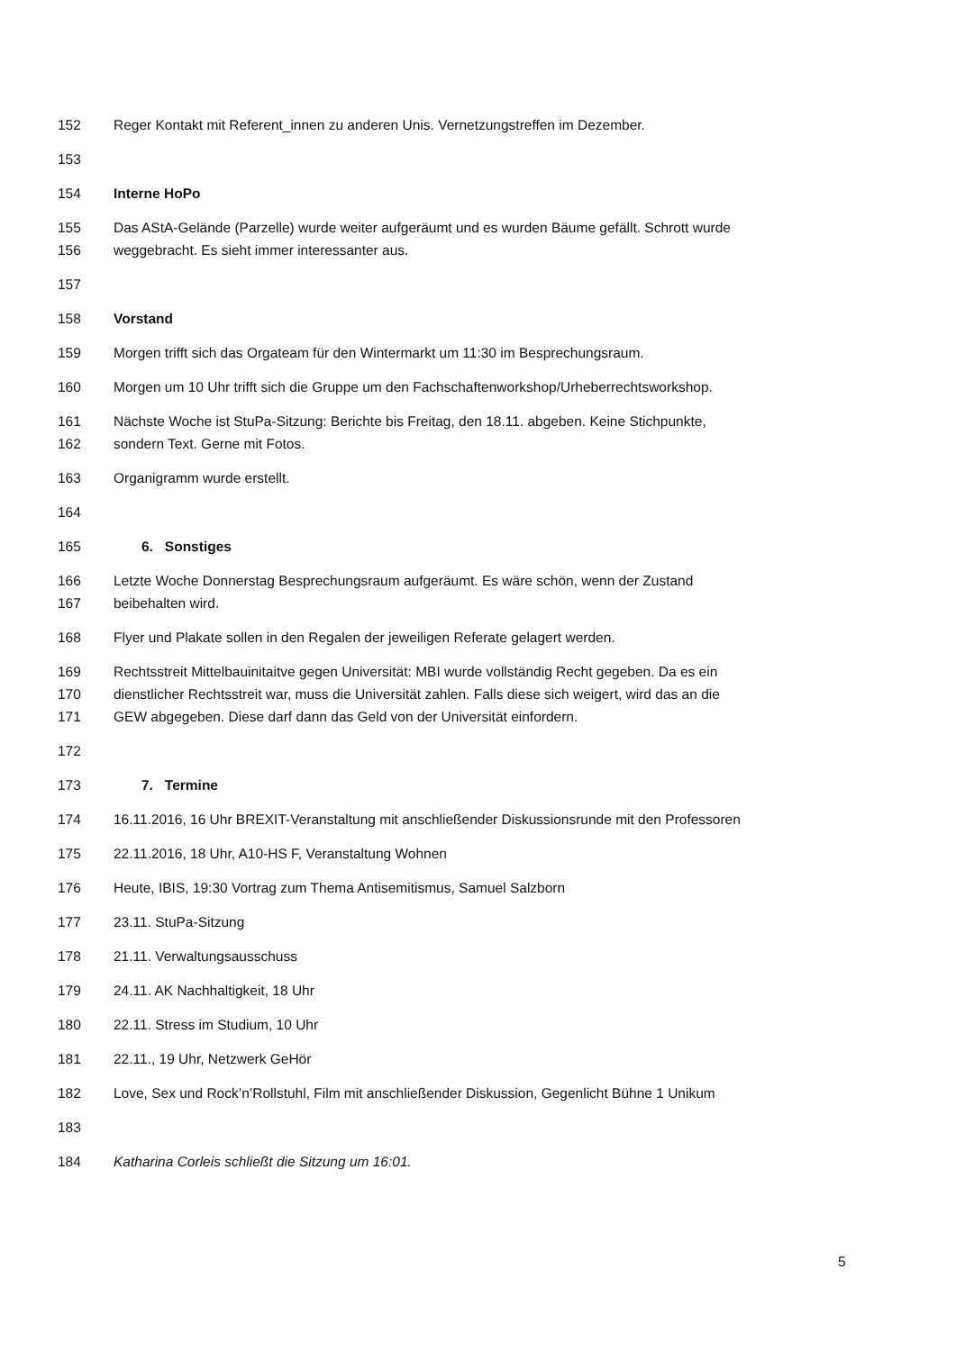152 Reger Kontakt mit Referent_innen zu anderen Unis. Vernetzungstreffen im Dezember.
153
154 Interne HoPo
155 Das AStA-Gelände (Parzelle) wurde weiter aufgeräumt und es wurden Bäume gefällt. Schrott wurde
156 weggebracht. Es sieht immer interessanter aus.
157
158 Vorstand
159 Morgen trifft sich das Orgateam für den Wintermarkt um 11:30 im Besprechungsraum.
160 Morgen um 10 Uhr trifft sich die Gruppe um den Fachschaftenworkshop/Urheberrechtsworkshop.
161 Nächste Woche ist StuPa-Sitzung: Berichte bis Freitag, den 18.11. abgeben. Keine Stichpunkte,
162 sondern Text. Gerne mit Fotos.
163 Organigramm wurde erstellt.
164
165 6. Sonstiges
166 Letzte Woche Donnerstag Besprechungsraum aufgeräumt. Es wäre schön, wenn der Zustand
167 beibehalten wird.
168 Flyer und Plakate sollen in den Regalen der jeweiligen Referate gelagert werden.
169 Rechtsstreit Mittelbauinitaitve gegen Universität: MBI wurde vollständig Recht gegeben. Da es ein
170 dienstlicher Rechtsstreit war, muss die Universität zahlen. Falls diese sich weigert, wird das an die
171 GEW abgegeben. Diese darf dann das Geld von der Universität einfordern.
172
173 7. Termine
174 16.11.2016, 16 Uhr BREXIT-Veranstaltung mit anschließender Diskussionsrunde mit den Professoren
175 22.11.2016, 18 Uhr, A10-HS F, Veranstaltung Wohnen
176 Heute, IBIS, 19:30 Vortrag zum Thema Antisemitismus, Samuel Salzborn
177 23.11. StuPa-Sitzung
178 21.11. Verwaltungsausschuss
179 24.11. AK Nachhaltigkeit, 18 Uhr
180 22.11. Stress im Studium, 10 Uhr
181 22.11., 19 Uhr, Netzwerk GeHör
182 Love, Sex und Rock’n’Rollstuhl, Film mit anschließender Diskussion, Gegenlicht Bühne 1 Unikum
183
184 Katharina Corleis schließt die Sitzung um 16:01.
5